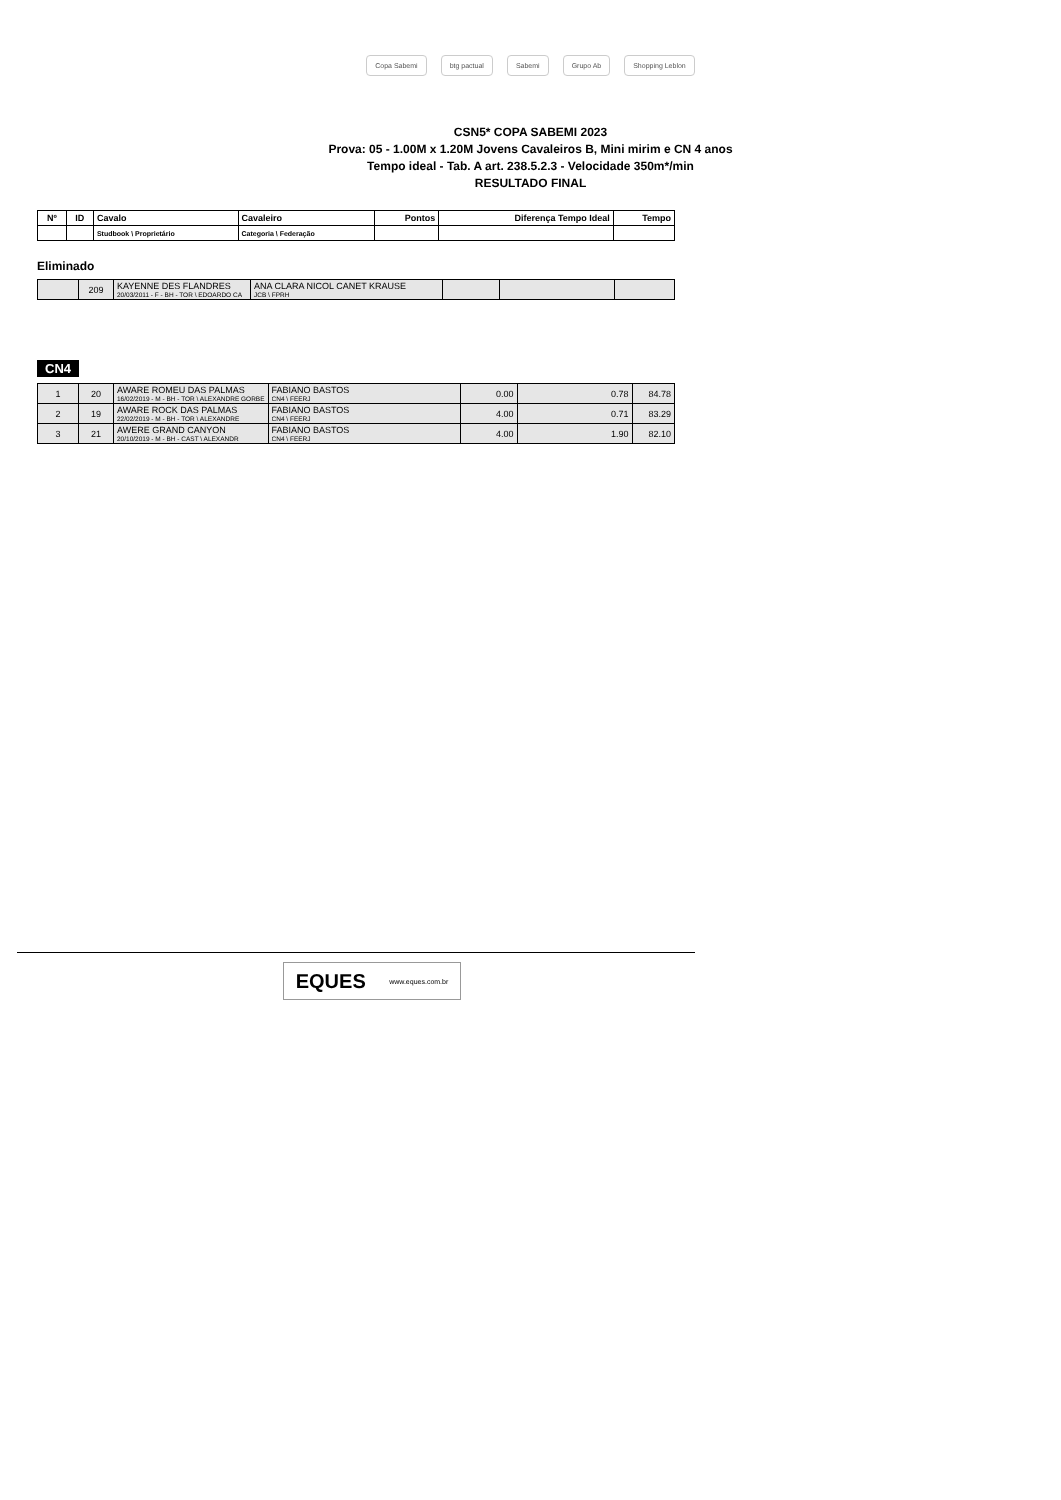Copa Sabemi btg pactual Sabemi Grupo Ab Shopping Leblon
CSN5* COPA SABEMI 2023
Prova: 05 - 1.00M x 1.20M Jovens Cavaleiros B, Mini mirim e CN 4 anos
Tempo ideal - Tab. A art. 238.5.2.3 - Velocidade 350m*/min
RESULTADO FINAL
| Nº | ID | Cavalo | Cavaleiro | Pontos | Diferença Tempo Ideal | Tempo |
| --- | --- | --- | --- | --- | --- | --- |
| | | Studbook \ Proprietário | Categoria \ Federação | | | |
Eliminado
| | 209 | KAYENNE DES FLANDRES 20/03/2011 - F - BH - TOR \ EDOARDO CA | ANA CLARA NICOL CANET KRAUSE JCB \ FPRH | | | |
CN4
| 1 | 20 | AWARE ROMEU DAS PALMAS 16/02/2019 - M - BH - TOR \ ALEXANDRE GORBE | FABIANO BASTOS CN4 \ FEERJ | 0.00 | 0.78 | 84.78 |
| 2 | 19 | AWARE ROCK DAS PALMAS 22/02/2019 - M - BH - TOR \ ALEXANDRE | FABIANO BASTOS CN4 \ FEERJ | 4.00 | 0.71 | 83.29 |
| 3 | 21 | AWERE GRAND CANYON 20/10/2019 - M - BH - CAST \ ALEXANDR | FABIANO BASTOS CN4 \ FEERJ | 4.00 | 1.90 | 82.10 |
EQUES www.eques.com.br